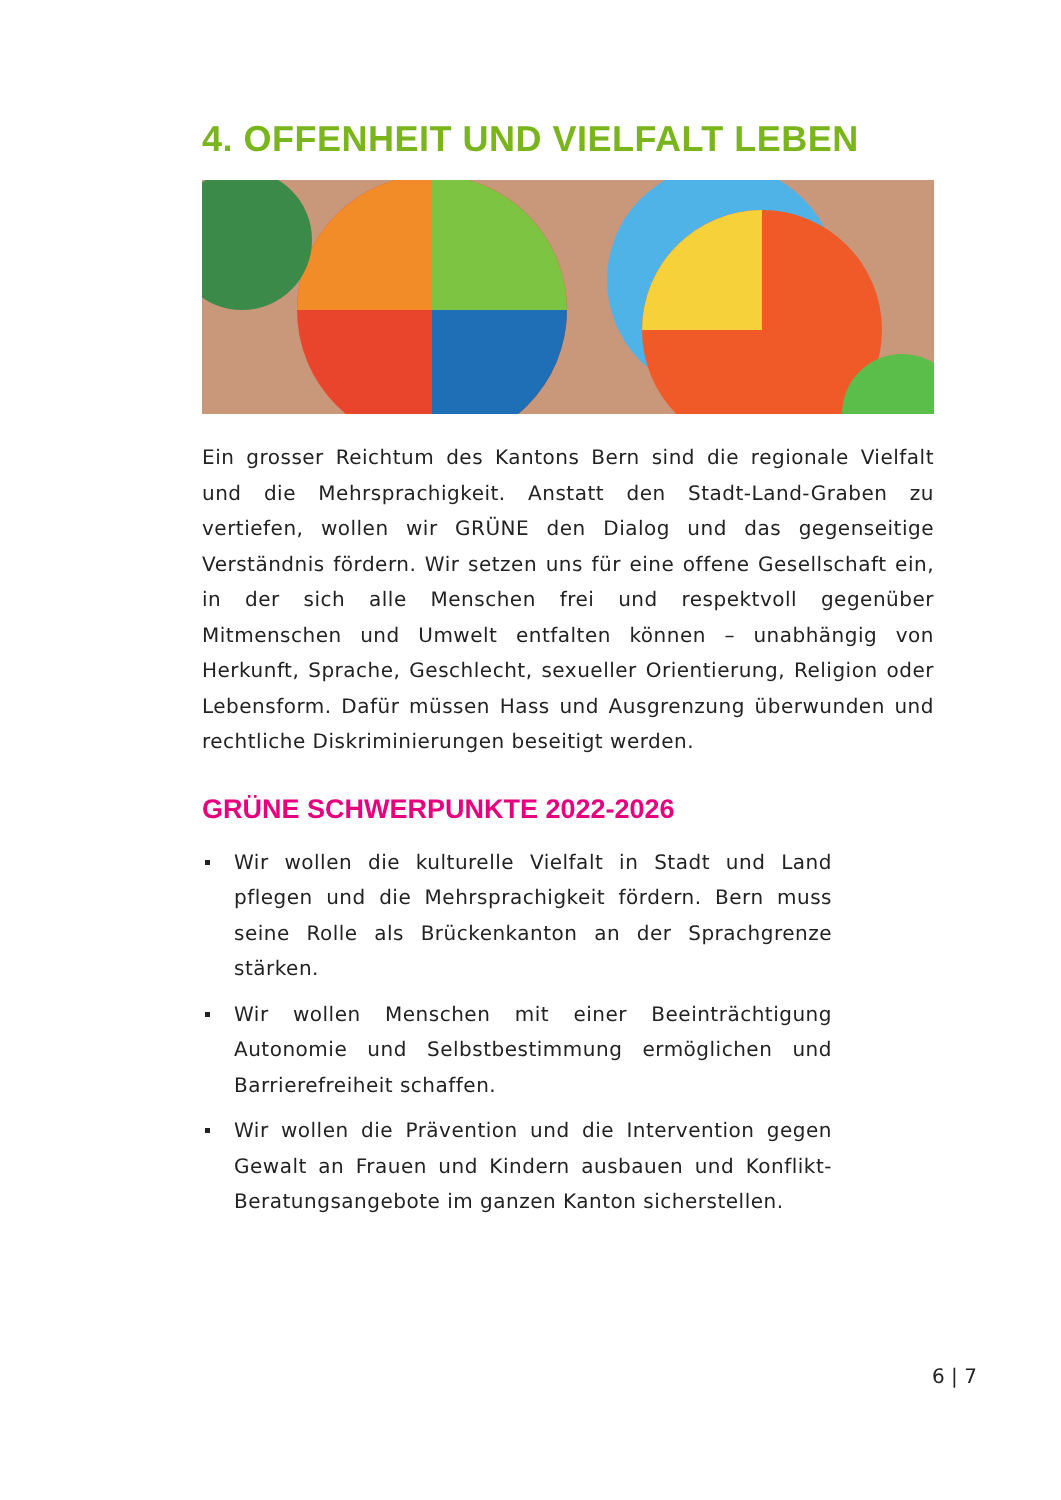4. OFFENHEIT UND VIELFALT LEBEN
Ein grosser Reichtum des Kantons Bern sind die regionale Vielfalt und die Mehrsprachigkeit. Anstatt den Stadt-Land-Graben zu vertiefen, wollen wir GRÜNE den Dialog und das gegenseitige Verständnis fördern. Wir setzen uns für eine offene Gesellschaft ein, in der sich alle Menschen frei und respektvoll gegenüber Mitmenschen und Umwelt entfalten können – unabhängig von Herkunft, Sprache, Geschlecht, sexueller Orientierung, Religion oder Lebensform. Dafür müssen Hass und Ausgrenzung überwunden und rechtliche Diskriminierungen beseitigt werden.
GRÜNE SCHWERPUNKTE 2022-2026
Wir wollen die kulturelle Vielfalt in Stadt und Land pflegen und die Mehrsprachigkeit fördern. Bern muss seine Rolle als Brückenkanton an der Sprachgrenze stärken.
Wir wollen Menschen mit einer Beeinträchtigung Autonomie und Selbstbestimmung ermöglichen und Barrierefreiheit schaffen.
Wir wollen die Prävention und die Intervention gegen Gewalt an Frauen und Kindern ausbauen und Konflikt-Beratungsangebote im ganzen Kanton sicherstellen.
6 | 7